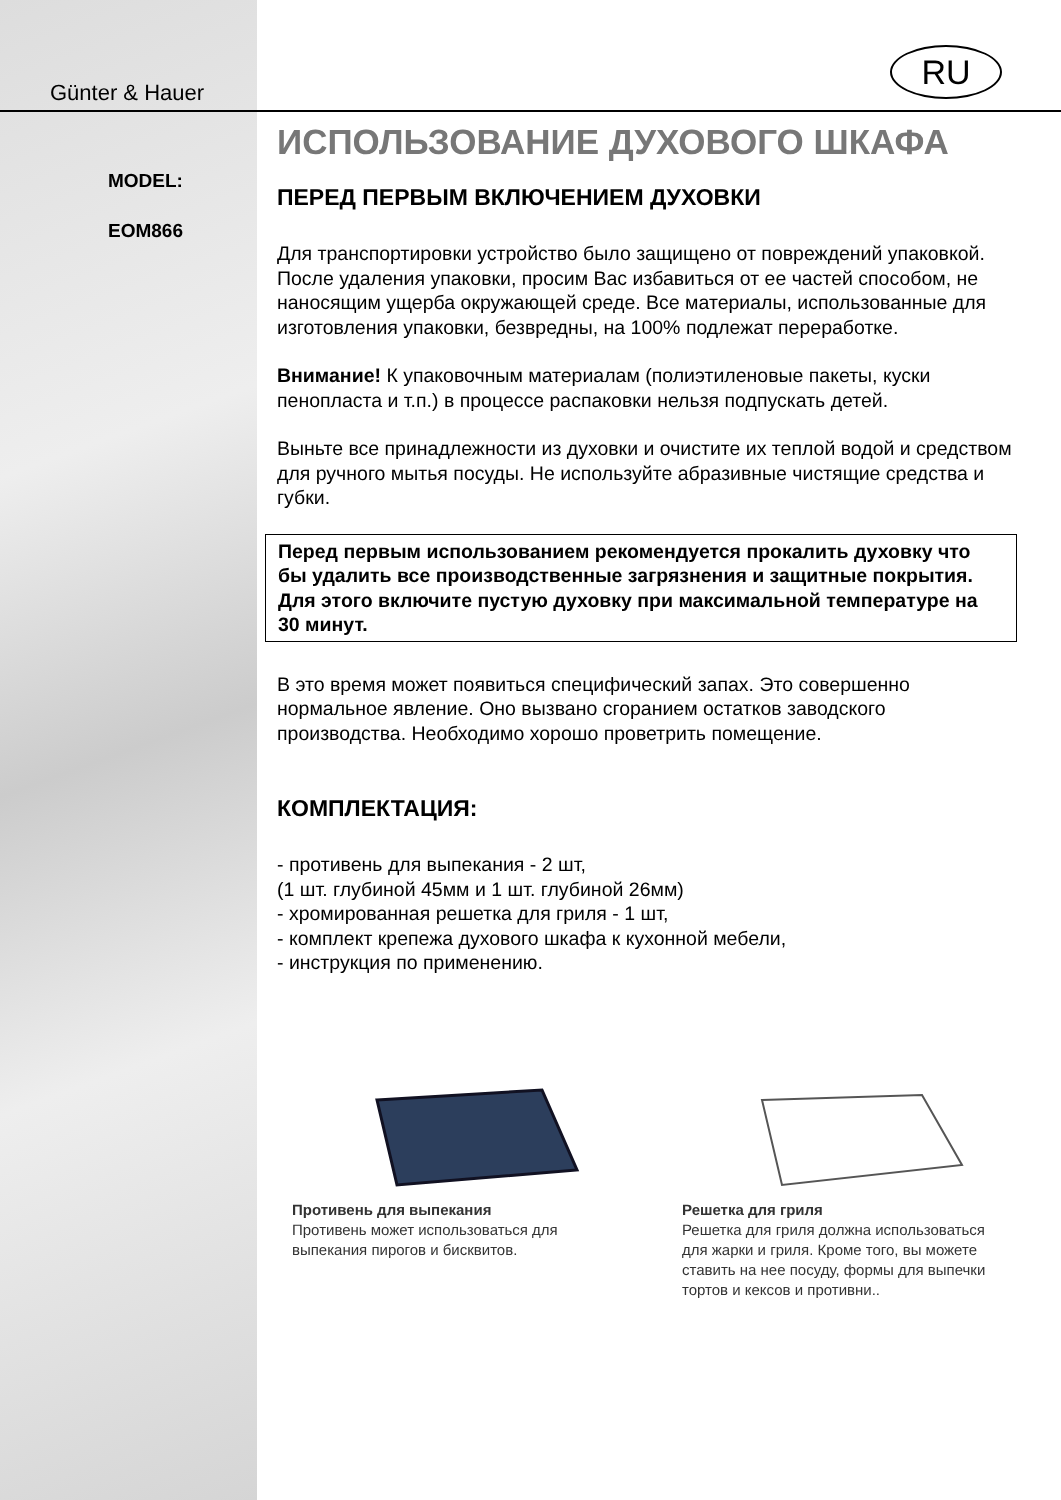RU
Günter & Hauer
MODEL:
EOM866
ИСПОЛЬЗОВАНИЕ ДУХОВОГО ШКАФА
ПЕРЕД ПЕРВЫМ ВКЛЮЧЕНИЕМ ДУХОВКИ
Для транспортировки устройство было защищено от повреждений упаковкой. После удаления упаковки, просим Вас избавиться от ее частей способом, не наносящим ущерба окружающей среде. Все материалы, использованные для изготовления упаковки, безвредны, на 100% подлежат переработке.
Внимание! К упаковочным материалам (полиэтиленовые пакеты, куски пенопласта и т.п.) в процессе распаковки нельзя подпускать детей.
Выньте все принадлежности из духовки и очистите их теплой водой и средством для ручного мытья посуды. Не используйте абразивные чистящие средства и губки.
Перед первым использованием рекомендуется прокалить духовку что бы удалить все производственные загрязнения и защитные покрытия. Для этого включите пустую духовку при максимальной температуре на 30 минут.
В это время может появиться специфический запах. Это совершенно нормальное явление. Оно вызвано сгоранием остатков заводского производства. Необходимо хорошо проветрить помещение.
КОМПЛЕКТАЦИЯ:
- противень для выпекания - 2 шт,
(1 шт. глубиной 45мм и 1 шт. глубиной 26мм)
- хромированная решетка для гриля - 1 шт,
- комплект крепежа духового шкафа к кухонной мебели,
- инструкция по применению.
Противень для выпекания
Противень может использоваться для выпекания пирогов и бисквитов.
Решетка для гриля
Решетка для гриля должна использоваться для жарки и гриля. Кроме того, вы можете ставить на нее посуду, формы для выпечки тортов и кексов и противни..